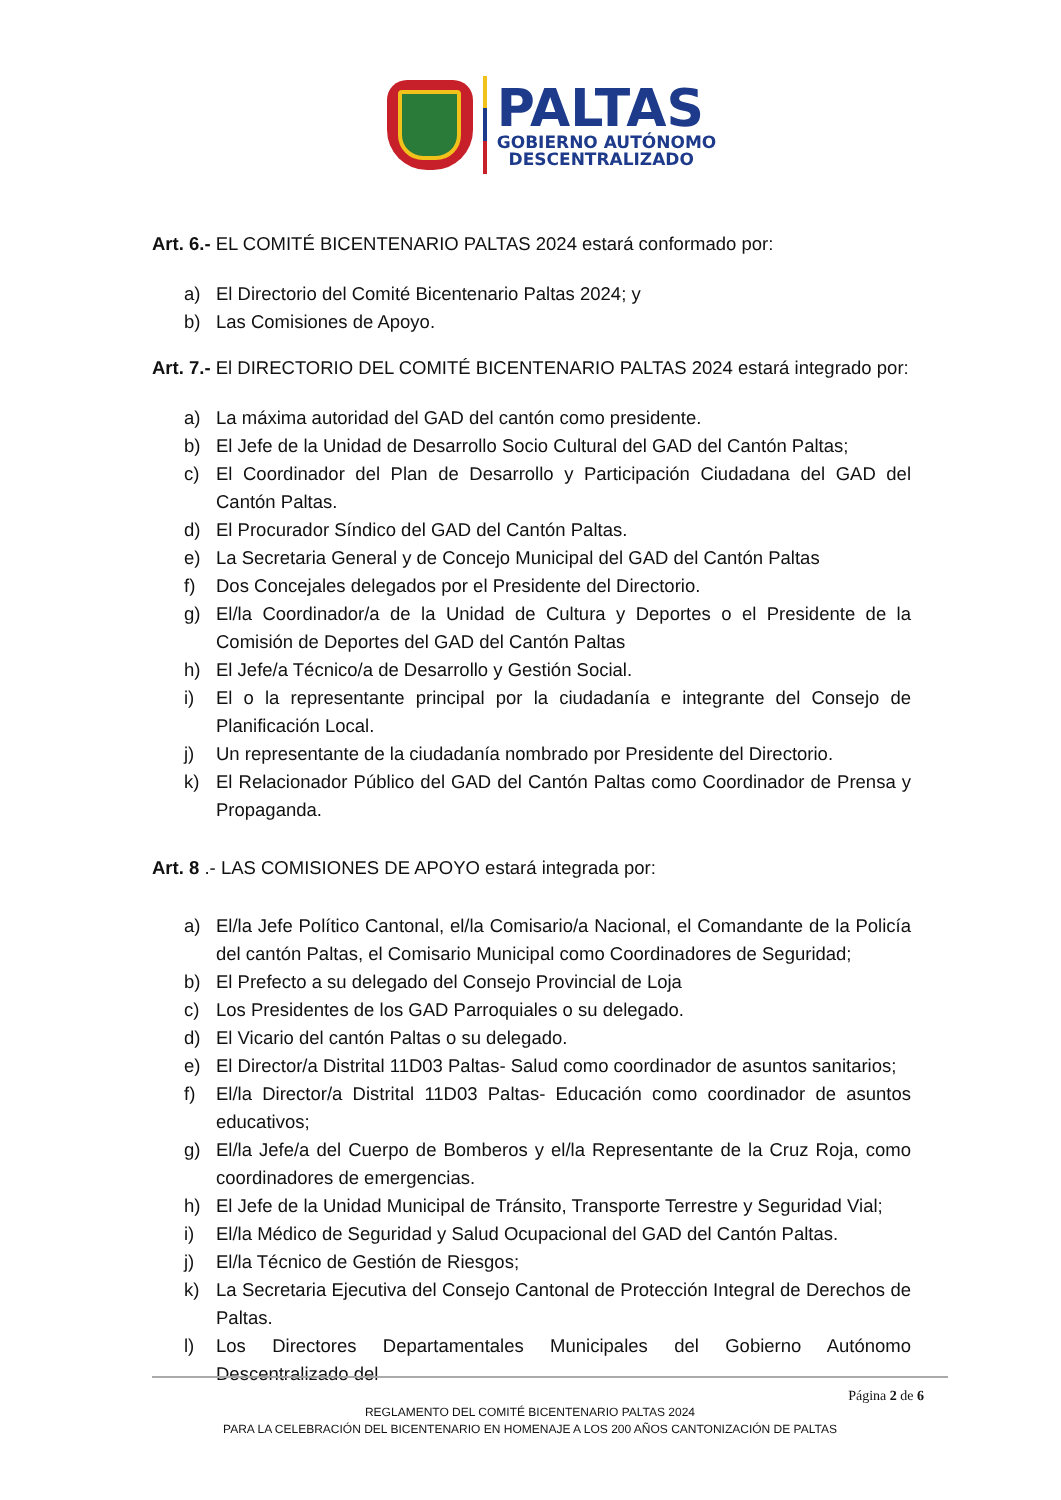PALTAS
GOBIERNO AUTÓNOMO
DESCENTRALIZADO
Art. 6.- EL COMITÉ BICENTENARIO PALTAS 2024 estará conformado por:
a) El Directorio del Comité Bicentenario Paltas 2024; y
b) Las Comisiones de Apoyo.
Art. 7.- El DIRECTORIO DEL COMITÉ BICENTENARIO PALTAS 2024 estará integrado por:
a) La máxima autoridad del GAD del cantón como presidente.
b) El Jefe de la Unidad de Desarrollo Socio Cultural del GAD del Cantón Paltas;
c) El Coordinador del Plan de Desarrollo y Participación Ciudadana del GAD del Cantón Paltas.
d) El Procurador Síndico del GAD del Cantón Paltas.
e) La Secretaria General y de Concejo Municipal del GAD del Cantón Paltas
f) Dos Concejales delegados por el Presidente del Directorio.
g) El/la Coordinador/a de la Unidad de Cultura y Deportes o el Presidente de la Comisión de Deportes del GAD del Cantón Paltas
h) El Jefe/a Técnico/a de Desarrollo y Gestión Social.
i) El o la representante principal por la ciudadanía e integrante del Consejo de Planificación Local.
j) Un representante de la ciudadanía nombrado por Presidente del Directorio.
k) El Relacionador Público del GAD del Cantón Paltas como Coordinador de Prensa y Propaganda.
Art. 8 .- LAS COMISIONES DE APOYO estará integrada por:
a) El/la Jefe Político Cantonal, el/la Comisario/a Nacional, el Comandante de la Policía del cantón Paltas, el Comisario Municipal como Coordinadores de Seguridad;
b) El Prefecto a su delegado del Consejo Provincial de Loja
c) Los Presidentes de los GAD Parroquiales o su delegado.
d) El Vicario del cantón Paltas o su delegado.
e) El Director/a Distrital 11D03 Paltas- Salud como coordinador de asuntos sanitarios;
f) El/la Director/a Distrital 11D03 Paltas- Educación como coordinador de asuntos educativos;
g) El/la Jefe/a del Cuerpo de Bomberos y el/la Representante de la Cruz Roja, como coordinadores de emergencias.
h) El Jefe de la Unidad Municipal de Tránsito, Transporte Terrestre y Seguridad Vial;
i) El/la Médico de Seguridad y Salud Ocupacional del GAD del Cantón Paltas.
j) El/la Técnico de Gestión de Riesgos;
k) La Secretaria Ejecutiva del Consejo Cantonal de Protección Integral de Derechos de Paltas.
l) Los Directores Departamentales Municipales del Gobierno Autónomo Descentralizado del
Página 2 de 6
REGLAMENTO DEL COMITÉ BICENTENARIO PALTAS 2024
PARA LA CELEBRACIÓN DEL BICENTENARIO EN HOMENAJE A LOS 200 AÑOS CANTONIZACIÓN DE PALTAS